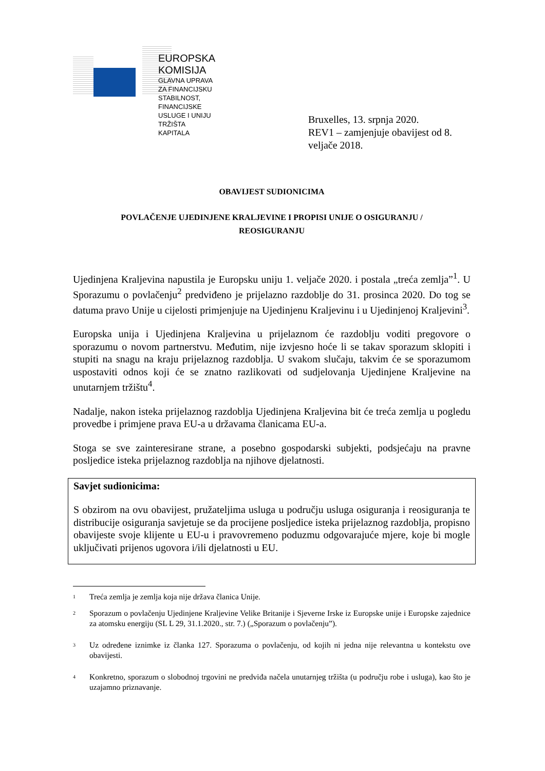EUROPSKA KOMISIJA
GLAVNA UPRAVA ZA FINANCIJSKU STABILNOST, FINANCIJSKE USLUGE I UNIJU TRŽIŠTA
KAPITALA
Bruxelles, 13. srpnja 2020.
REV1 – zamjenjuje obavijest od 8.
veljače 2018.
OBAVIJEST SUDIONICIMA
POVLAČENJE UJEDINJENE KRALJEVINE I PROPISI UNIJE O OSIGURANJU /
REOSIGURANJU
Ujedinjena Kraljevina napustila je Europsku uniju 1. veljače 2020. i postala „treća zemlja”<sup>1</sup>. U Sporazumu o povlačenju<sup>2</sup> predviđeno je prijelazno razdoblje do 31. prosinca 2020. Do tog se datuma pravo Unije u cijelosti primjenjuje na Ujedinjenu Kraljevinu i u Ujedinjenoj Kraljevini<sup>3</sup>.
Europska unija i Ujedinjena Kraljevina u prijelaznom će razdoblju voditi pregovore o sporazumu o novom partnerstvu. Međutim, nije izvjesno hoće li se takav sporazum sklopiti i stupiti na snagu na kraju prijelaznog razdoblja. U svakom slučaju, takvim će se sporazumom uspostaviti odnos koji će se znatno razlikovati od sudjelovanja Ujedinjene Kraljevine na unutarnjem tržištu<sup>4</sup>.
Nadalje, nakon isteka prijelaznog razdoblja Ujedinjena Kraljevina bit će treća zemlja u pogledu provedbe i primjene prava EU-a u državama članicama EU-a.
Stoga se sve zainteresirane strane, a posebno gospodarski subjekti, podsjećaju na pravne posljedice isteka prijelaznog razdoblja na njihove djelatnosti.
Savjet sudionicima:
S obzirom na ovu obavijest, pružateljima usluga u području usluga osiguranja i reosiguranja te distribucije osiguranja savjetuje se da procijene posljedice isteka prijelaznog razdoblja, propisno obavijeste svoje klijente u EU-u i pravovremeno poduzmu odgovarajuće mjere, koje bi mogle uključivati prijenos ugovora i/ili djelatnosti u EU.
1
Treća zemlja je zemlja koja nije država članica Unije.
2
Sporazum o povlačenju Ujedinjene Kraljevine Velike Britanije i Sjeverne Irske iz Europske unije i Europske zajednice za atomsku energiju (SL L 29, 31.1.2020., str. 7.) („Sporazum o povlačenju”).
3
Uz određene iznimke iz članka 127. Sporazuma o povlačenju, od kojih ni jedna nije relevantna u kontekstu ove obavijesti.
4
Konkretno, sporazum o slobodnoj trgovini ne predviđa načela unutarnjeg tržišta (u području robe i usluga), kao što je uzajamno priznavanje.